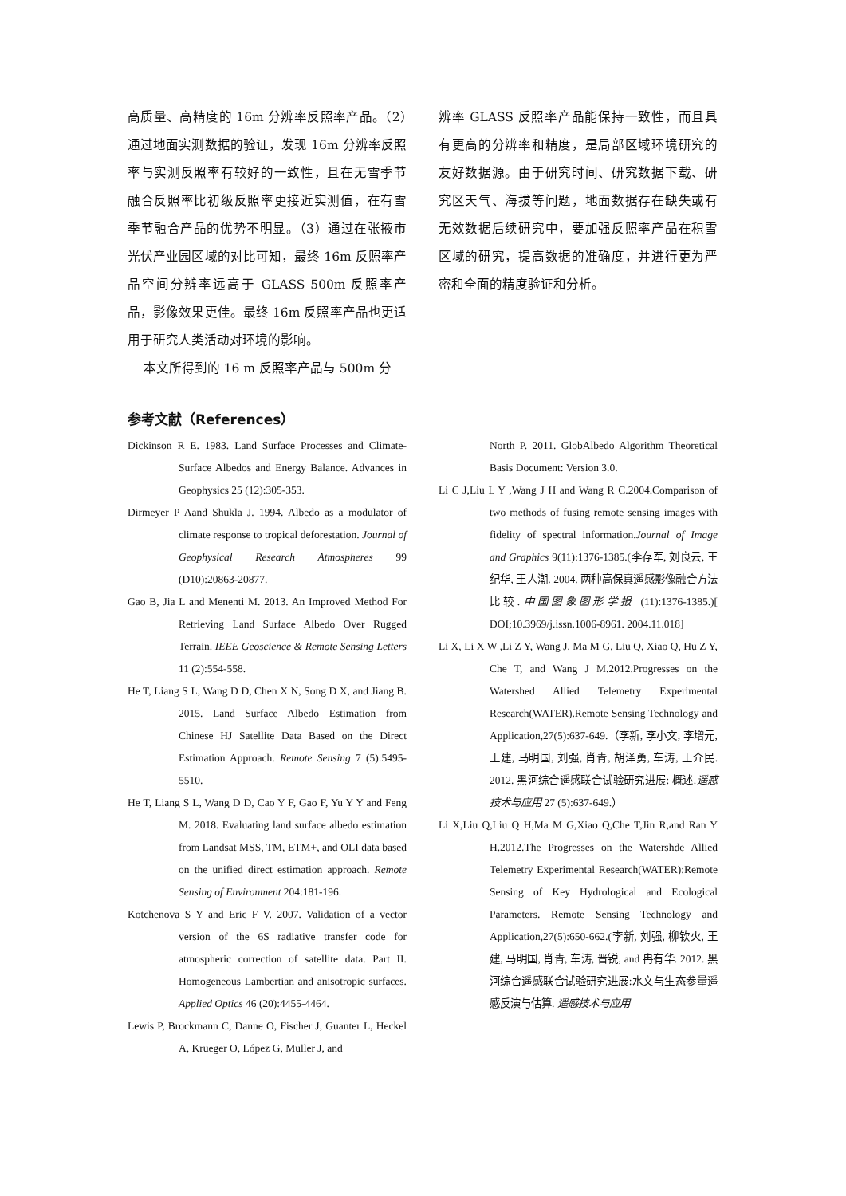高质量、高精度的 16m 分辨率反照率产品。（2）通过地面实测数据的验证，发现 16m 分辨率反照率与实测反照率有较好的一致性，且在无雪季节融合反照率比初级反照率更接近实测值，在有雪季节融合产品的优势不明显。（3）通过在张掖市光伏产业园区域的对比可知，最终 16m 反照率产品空间分辨率远高于 GLASS 500m 反照率产品，影像效果更佳。最终 16m 反照率产品也更适用于研究人类活动对环境的影响。
本文所得到的 16 m 反照率产品与 500m 分
辨率 GLASS 反照率产品能保持一致性，而且具有更高的分辨率和精度，是局部区域环境研究的友好数据源。由于研究时间、研究数据下载、研究区天气、海拔等问题，地面数据存在缺失或有无效数据后续研究中，要加强反照率产品在积雪区域的研究，提高数据的准确度，并进行更为严密和全面的精度验证和分析。
参考文献（References）
Dickinson R E. 1983. Land Surface Processes and Climate-Surface Albedos and Energy Balance. Advances in Geophysics 25 (12):305-353.
Dirmeyer P Aand Shukla J. 1994. Albedo as a modulator of climate response to tropical deforestation. Journal of Geophysical Research Atmospheres 99 (D10):20863-20877.
Gao B, Jia L and Menenti M. 2013. An Improved Method For Retrieving Land Surface Albedo Over Rugged Terrain. IEEE Geoscience & Remote Sensing Letters 11 (2):554-558.
He T, Liang S L, Wang D D, Chen X N, Song D X, and Jiang B. 2015. Land Surface Albedo Estimation from Chinese HJ Satellite Data Based on the Direct Estimation Approach. Remote Sensing 7 (5):5495-5510.
He T, Liang S L, Wang D D, Cao Y F, Gao F, Yu Y Y and Feng M. 2018. Evaluating land surface albedo estimation from Landsat MSS, TM, ETM+, and OLI data based on the unified direct estimation approach. Remote Sensing of Environment 204:181-196.
Kotchenova S Y and Eric F V. 2007. Validation of a vector version of the 6S radiative transfer code for atmospheric correction of satellite data. Part II. Homogeneous Lambertian and anisotropic surfaces. Applied Optics 46 (20):4455-4464.
Lewis P, Brockmann C, Danne O, Fischer J, Guanter L, Heckel A, Krueger O, López G, Muller J, and
North P. 2011. GlobAlbedo Algorithm Theoretical Basis Document: Version 3.0.
Li C J,Liu L Y ,Wang J H and Wang R C.2004.Comparison of two methods of fusing remote sensing images with fidelity of spectral information.Journal of Image and Graphics 9(11):1376-1385.(李存军, 刘良云, 王纪华, 王人潮. 2004. 两种高保真遥感影像融合方法比较.中国图象图形学报 (11):1376-1385.)[ DOI;10.3969/j.issn.1006-8961. 2004.11.018]
Li X, Li X W ,Li Z Y, Wang J, Ma M G, Liu Q, Xiao Q, Hu Z Y, Che T, and Wang J M.2012.Progresses on the Watershed Allied Telemetry Experimental Research(WATER).Remote Sensing Technology and Application,27(5):637-649.（李新, 李小文, 李增元, 王建, 马明国, 刘强, 肖青, 胡泽勇, 车涛, 王介民. 2012. 黑河综合遥感联合试验研究进展: 概述.遥感技术与应用 27 (5):637-649.）
Li X,Liu Q,Liu Q H,Ma M G,Xiao Q,Che T,Jin R,and Ran Y H.2012.The Progresses on the Watershde Allied Telemetry Experimental Research(WATER):Remote Sensing of Key Hydrological and Ecological Parameters. Remote Sensing Technology and Application,27(5):650-662.(李新, 刘强, 柳钦火, 王建, 马明国, 肖青, 车涛, 晋锐, and 冉有华. 2012. 黑河综合遥感联合试验研究进展:水文与生态参量遥感反演与估算. 遥感技术与应用